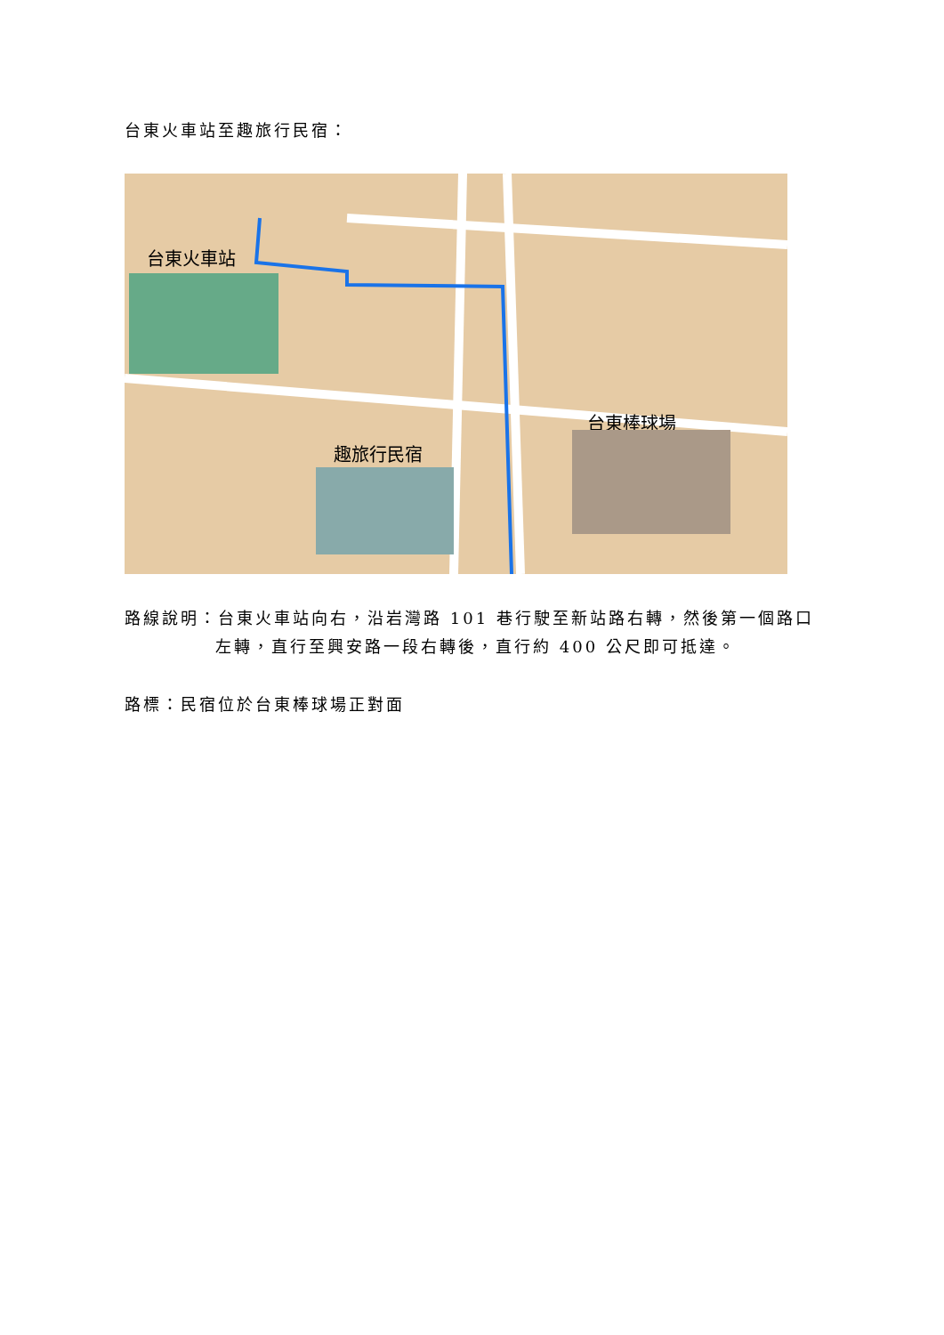台東火車站至趣旅行民宿：
台東火車站
趣旅行民宿
台東棒球場
路線說明：台東火車站向右，沿岩灣路 101 巷行駛至新站路右轉，然後第一個路口
左轉，直行至興安路一段右轉後，直行約 400 公尺即可抵達。
路標：民宿位於台東棒球場正對面